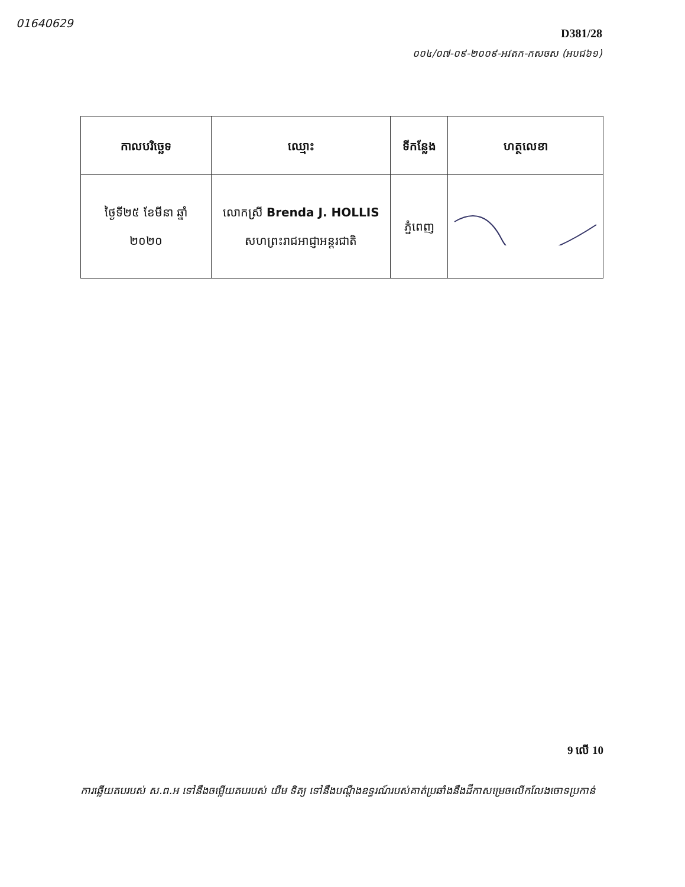01640629
D381/28
០០៤/០៧-០៩-២០០៩-អវតក-កសចស (អបជ៦១)
| កាលបរិច្ឆេទ | ឈ្មោះ | ទីកន្លែង | ហត្ថលេខា |
| --- | --- | --- | --- |
| ថ្ងៃទី២៥ ខែមីនា ឆ្នាំ ២០២០ | លោកស្រី Brenda J. HOLLIS សហព្រះរាជអាជ្ញាអន្តរជាតិ | ភ្នំពេញ | |
9 លើ 10
ការឆ្លើយតបរបស់ ស.ព.អ ទៅនឹងចម្លើយតបរបស់ យឹម ទិត្យ ទៅនឹងបណ្តឹងឧទ្ធរណ៍របស់គាត់ប្រឆាំងនឹងដីកាសម្រេចលើកលែងចោទប្រកាន់